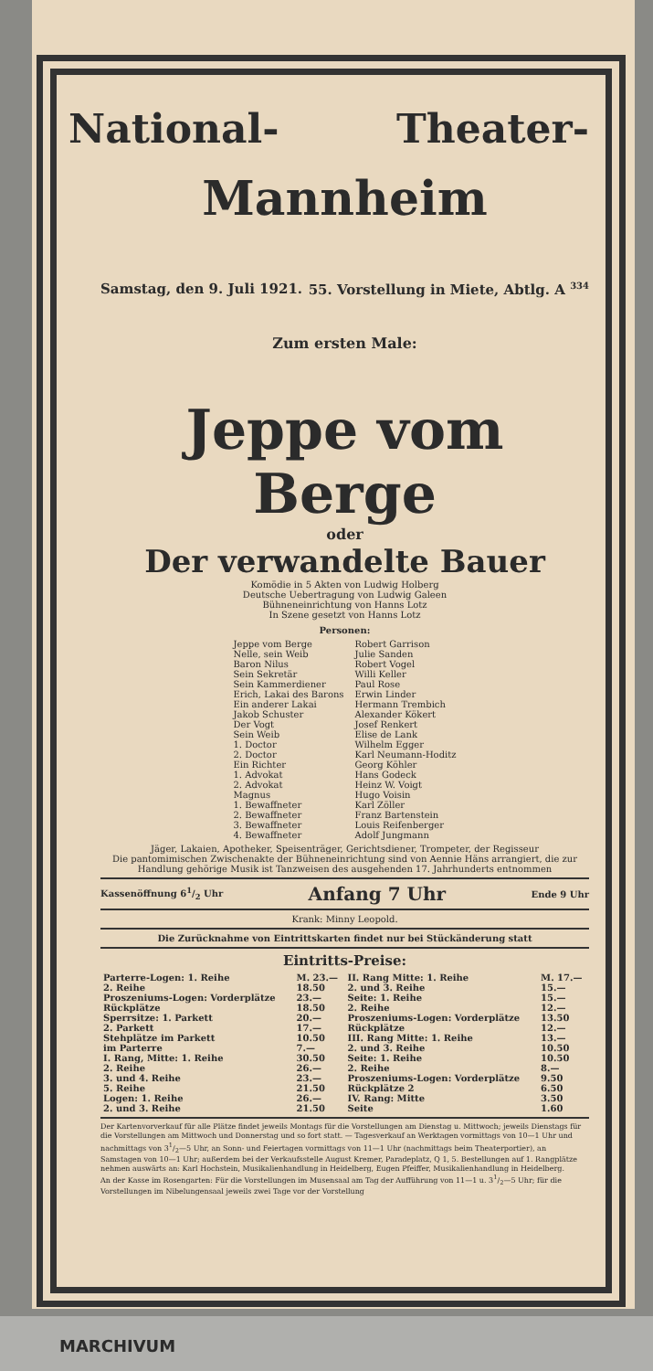National- Theater-
Mannheim
Samstag, den 9. Juli 1921. 55. Vorstellung in Miete, Abtlg. A <sup>334</sup>
Zum ersten Male:
Jeppe vom Berge
oder
Der verwandelte Bauer
Komödie in 5 Akten von Ludwig Holberg
Deutsche Uebertragung von Ludwig Galeen
Bühneneinrichtung von Hanns Lotz
In Szene gesetzt von Hanns Lotz
Personen:
| Jeppe vom Berge | Robert Garrison |
| Nelle, sein Weib | Julie Sanden |
| Baron Nilus | Robert Vogel |
| Sein Sekretär | Willi Keller |
| Sein Kammerdiener | Paul Rose |
| Erich, Lakai des Barons | Erwin Linder |
| Ein anderer Lakai | Hermann Trembich |
| Jakob Schuster | Alexander Kökert |
| Der Vogt | Josef Renkert |
| Sein Weib | Elise de Lank |
| 1. Doctor | Wilhelm Egger |
| 2. Doctor | Karl Neumann-Hoditz |
| Ein Richter | Georg Köhler |
| 1. Advokat | Hans Godeck |
| 2. Advokat | Heinz W. Voigt |
| Magnus | Hugo Voisin |
| 1. Bewaffneter | Karl Zöller |
| 2. Bewaffneter | Franz Bartenstein |
| 3. Bewaffneter | Louis Reifenberger |
| 4. Bewaffneter | Adolf Jungmann |
Jäger, Lakaien, Apotheker, Speisenträger, Gerichtsdiener, Trompeter, der Regisseur
Die pantomimischen Zwischenakte der Bühneneinrichtung sind von Aennie Häns arrangiert, die zur Handlung gehörige Musik ist Tanzweisen des ausgehenden 17. Jahrhunderts entnommen
Kassenöffnung 61/2 Uhr Anfang 7 Uhr Ende 9 Uhr
Krank: Minny Leopold.
Die Zurücknahme von Eintrittskarten findet nur bei Stückänderung statt
Eintritts-Preise:
| Parterre-Logen: 1. Reihe | M. 23.— | II. Rang Mitte: 1. Reihe | M. 17.— |
| 2. Reihe | 18.50 | 2. und 3. Reihe | 15.— |
| Proszeniums-Logen: Vorderplätze | 23.— | Seite: 1. Reihe | 15.— |
| Rückplätze | 18.50 | 2. Reihe | 12.— |
| Sperrsitze: 1. Parkett | 20.— | Proszeniums-Logen: Vorderplätze | 13.50 |
| 2. Parkett | 17.— | Rückplätze | 12.— |
| Stehplätze im Parkett | 10.50 | III. Rang Mitte: 1. Reihe | 13.— |
| im Parterre | 7.— | 2. und 3. Reihe | 10.50 |
| I. Rang, Mitte: 1. Reihe | 30.50 | Seite: 1. Reihe | 10.50 |
| 2. Reihe | 26.— | 2. Reihe | 8.— |
| 3. und 4. Reihe | 23.— | Proszeniums-Logen: Vorderplätze | 9.50 |
| 5. Reihe | 21.50 | Rückplätze 2 | 6.50 |
| Logen: 1. Reihe | 26.— | IV. Rang: Mitte | 3.50 |
| 2. und 3. Reihe | 21.50 | Seite | 1.60 |
Der Kartenvorverkauf für alle Plätze findet jeweils Montags für die Vorstellungen am Dienstag u. Mittwoch; jeweils Dienstags für die Vorstellungen am Mittwoch und Donnerstag und so fort statt. — Tagesverkauf an Werktagen vormittags von 10—1 Uhr und nachmittags von 31/2—5 Uhr, an Sonn- und Feiertagen vormittags von 11—1 Uhr (nachmittags beim Theaterportier), an Samstagen von 10—1 Uhr; außerdem bei der Verkaufsstelle August Kremer, Paradeplatz, Q 1, 5. Bestellungen auf 1. Rangplätze nehmen auswärts an: Karl Hochstein, Musikalienhandlung in Heidelberg, Eugen Pfeiffer, Musikalienhandlung in Heidelberg.
An der Kasse im Rosengarten: Für die Vorstellungen im Musensaal am Tag der Aufführung von 11—1 u. 31/2—5 Uhr; für die Vorstellungen im Nibelungensaal jeweils zwei Tage vor der Vorstellung
MARCHIVUM